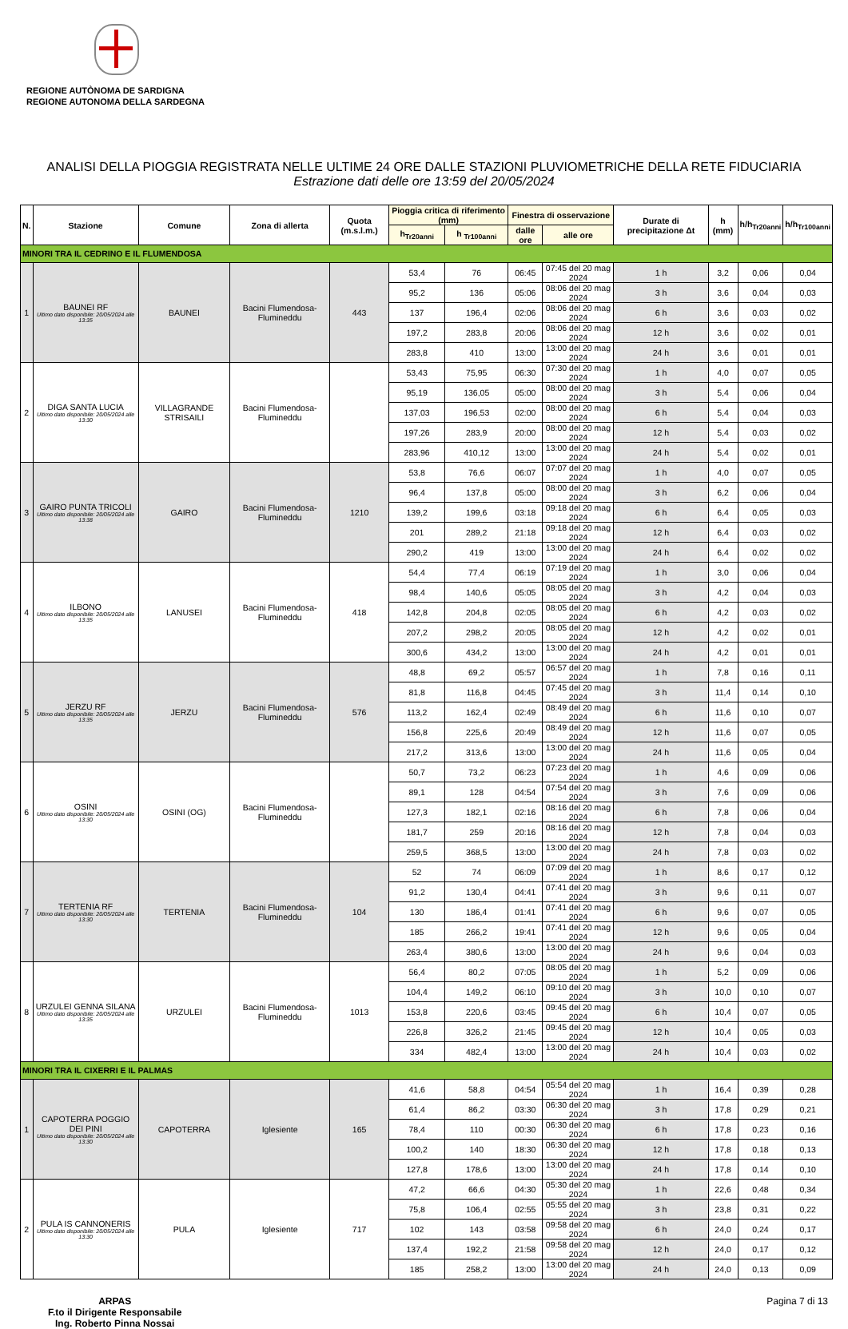REGIONE AUTÒNOMA DE SARDIGNA
REGIONE AUTONOMA DELLA SARDEGNA
ANALISI DELLA PIOGGIA REGISTRATA NELLE ULTIME 24 ORE DALLE STAZIONI PLUVIOMETRICHE DELLA RETE FIDUCIARIA
Estrazione dati delle ore 13:59 del 20/05/2024
| N. | Stazione | Comune | Zona di allerta | Quota (m.s.l.m.) | Pioggia critica di riferimento (mm) | | Finestra di osservazione | | Durate di precipitazione Δt | h (mm) | h/h<sub>Tr20anni</sub> | h/h<sub>Tr100anni</sub> |
| --- | --- | --- | --- | --- | --- | --- | --- | --- | --- | --- | --- | --- |
| | | | | | h<sub>Tr20anni</sub> | h <sub>Tr100anni</sub> | dalle ore | alle ore | | | | |
| MINORI TRA IL CEDRINO E IL FLUMENDOSA | | | | | | | | | | | | |
| 1 | BAUNEI RF Ultimo dato disponibile: 20/05/2024 alle 13:35 | BAUNEI | Bacini Flumendosa-Flumineddu | 443 | 53,4 | 76 | 06:45 | 07:45 del 20 mag 2024 | 1 h | 3,2 | 0,06 | 0,04 |
| | | | | | 95,2 | 136 | 05:06 | 08:06 del 20 mag 2024 | 3 h | 3,6 | 0,04 | 0,03 |
| | | | | | 137 | 196,4 | 02:06 | 08:06 del 20 mag 2024 | 6 h | 3,6 | 0,03 | 0,02 |
| | | | | | 197,2 | 283,8 | 20:06 | 08:06 del 20 mag 2024 | 12 h | 3,6 | 0,02 | 0,01 |
| | | | | | 283,8 | 410 | 13:00 | 13:00 del 20 mag 2024 | 24 h | 3,6 | 0,01 | 0,01 |
| 2 | DIGA SANTA LUCIA Ultimo dato disponibile: 20/05/2024 alle 13:30 | VILLAGRANDE STRISAILI | Bacini Flumendosa-Flumineddu | | 53,43 | 75,95 | 06:30 | 07:30 del 20 mag 2024 | 1 h | 4,0 | 0,07 | 0,05 |
| | | | | | 95,19 | 136,05 | 05:00 | 08:00 del 20 mag 2024 | 3 h | 5,4 | 0,06 | 0,04 |
| | | | | | 137,03 | 196,53 | 02:00 | 08:00 del 20 mag 2024 | 6 h | 5,4 | 0,04 | 0,03 |
| | | | | | 197,26 | 283,9 | 20:00 | 08:00 del 20 mag 2024 | 12 h | 5,4 | 0,03 | 0,02 |
| | | | | | 283,96 | 410,12 | 13:00 | 13:00 del 20 mag 2024 | 24 h | 5,4 | 0,02 | 0,01 |
| 3 | GAIRO PUNTA TRICOLI Ultimo dato disponibile: 20/05/2024 alle 13:38 | GAIRO | Bacini Flumendosa-Flumineddu | 1210 | 53,8 | 76,6 | 06:07 | 07:07 del 20 mag 2024 | 1 h | 4,0 | 0,07 | 0,05 |
| | | | | | 96,4 | 137,8 | 05:00 | 08:00 del 20 mag 2024 | 3 h | 6,2 | 0,06 | 0,04 |
| | | | | | 139,2 | 199,6 | 03:18 | 09:18 del 20 mag 2024 | 6 h | 6,4 | 0,05 | 0,03 |
| | | | | | 201 | 289,2 | 21:18 | 09:18 del 20 mag 2024 | 12 h | 6,4 | 0,03 | 0,02 |
| | | | | | 290,2 | 419 | 13:00 | 13:00 del 20 mag 2024 | 24 h | 6,4 | 0,02 | 0,02 |
| 4 | ILBONO Ultimo dato disponibile: 20/05/2024 alle 13:35 | LANUSEI | Bacini Flumendosa-Flumineddu | 418 | 54,4 | 77,4 | 06:19 | 07:19 del 20 mag 2024 | 1 h | 3,0 | 0,06 | 0,04 |
| | | | | | 98,4 | 140,6 | 05:05 | 08:05 del 20 mag 2024 | 3 h | 4,2 | 0,04 | 0,03 |
| | | | | | 142,8 | 204,8 | 02:05 | 08:05 del 20 mag 2024 | 6 h | 4,2 | 0,03 | 0,02 |
| | | | | | 207,2 | 298,2 | 20:05 | 08:05 del 20 mag 2024 | 12 h | 4,2 | 0,02 | 0,01 |
| | | | | | 300,6 | 434,2 | 13:00 | 13:00 del 20 mag 2024 | 24 h | 4,2 | 0,01 | 0,01 |
| 5 | JERZU RF Ultimo dato disponibile: 20/05/2024 alle 13:35 | JERZU | Bacini Flumendosa-Flumineddu | 576 | 48,8 | 69,2 | 05:57 | 06:57 del 20 mag 2024 | 1 h | 7,8 | 0,16 | 0,11 |
| | | | | | 81,8 | 116,8 | 04:45 | 07:45 del 20 mag 2024 | 3 h | 11,4 | 0,14 | 0,10 |
| | | | | | 113,2 | 162,4 | 02:49 | 08:49 del 20 mag 2024 | 6 h | 11,6 | 0,10 | 0,07 |
| | | | | | 156,8 | 225,6 | 20:49 | 08:49 del 20 mag 2024 | 12 h | 11,6 | 0,07 | 0,05 |
| | | | | | 217,2 | 313,6 | 13:00 | 13:00 del 20 mag 2024 | 24 h | 11,6 | 0,05 | 0,04 |
| 6 | OSINI Ultimo dato disponibile: 20/05/2024 alle 13:30 | OSINI (OG) | Bacini Flumendosa-Flumineddu | | 50,7 | 73,2 | 06:23 | 07:23 del 20 mag 2024 | 1 h | 4,6 | 0,09 | 0,06 |
| | | | | | 89,1 | 128 | 04:54 | 07:54 del 20 mag 2024 | 3 h | 7,6 | 0,09 | 0,06 |
| | | | | | 127,3 | 182,1 | 02:16 | 08:16 del 20 mag 2024 | 6 h | 7,8 | 0,06 | 0,04 |
| | | | | | 181,7 | 259 | 20:16 | 08:16 del 20 mag 2024 | 12 h | 7,8 | 0,04 | 0,03 |
| | | | | | 259,5 | 368,5 | 13:00 | 13:00 del 20 mag 2024 | 24 h | 7,8 | 0,03 | 0,02 |
| 7 | TERTENIA RF Ultimo dato disponibile: 20/05/2024 alle 13:30 | TERTENIA | Bacini Flumendosa-Flumineddu | 104 | 52 | 74 | 06:09 | 07:09 del 20 mag 2024 | 1 h | 8,6 | 0,17 | 0,12 |
| | | | | | 91,2 | 130,4 | 04:41 | 07:41 del 20 mag 2024 | 3 h | 9,6 | 0,11 | 0,07 |
| | | | | | 130 | 186,4 | 01:41 | 07:41 del 20 mag 2024 | 6 h | 9,6 | 0,07 | 0,05 |
| | | | | | 185 | 266,2 | 19:41 | 07:41 del 20 mag 2024 | 12 h | 9,6 | 0,05 | 0,04 |
| | | | | | 263,4 | 380,6 | 13:00 | 13:00 del 20 mag 2024 | 24 h | 9,6 | 0,04 | 0,03 |
| 8 | URZULEI GENNA SILANA Ultimo dato disponibile: 20/05/2024 alle 13:35 | URZULEI | Bacini Flumendosa-Flumineddu | 1013 | 56,4 | 80,2 | 07:05 | 08:05 del 20 mag 2024 | 1 h | 5,2 | 0,09 | 0,06 |
| | | | | | 104,4 | 149,2 | 06:10 | 09:10 del 20 mag 2024 | 3 h | 10,0 | 0,10 | 0,07 |
| | | | | | 153,8 | 220,6 | 03:45 | 09:45 del 20 mag 2024 | 6 h | 10,4 | 0,07 | 0,05 |
| | | | | | 226,8 | 326,2 | 21:45 | 09:45 del 20 mag 2024 | 12 h | 10,4 | 0,05 | 0,03 |
| | | | | | 334 | 482,4 | 13:00 | 13:00 del 20 mag 2024 | 24 h | 10,4 | 0,03 | 0,02 |
| MINORI TRA IL CIXERRI E IL PALMAS | | | | | | | | | | | | |
| 1 | CAPOTERRA POGGIO DEI PINI Ultimo dato disponibile: 20/05/2024 alle 13:30 | CAPOTERRA | Iglesiente | 165 | 41,6 | 58,8 | 04:54 | 05:54 del 20 mag 2024 | 1 h | 16,4 | 0,39 | 0,28 |
| | | | | | 61,4 | 86,2 | 03:30 | 06:30 del 20 mag 2024 | 3 h | 17,8 | 0,29 | 0,21 |
| | | | | | 78,4 | 110 | 00:30 | 06:30 del 20 mag 2024 | 6 h | 17,8 | 0,23 | 0,16 |
| | | | | | 100,2 | 140 | 18:30 | 06:30 del 20 mag 2024 | 12 h | 17,8 | 0,18 | 0,13 |
| | | | | | 127,8 | 178,6 | 13:00 | 13:00 del 20 mag 2024 | 24 h | 17,8 | 0,14 | 0,10 |
| 2 | PULA IS CANNONERIS Ultimo dato disponibile: 20/05/2024 alle 13:30 | PULA | Iglesiente | 717 | 47,2 | 66,6 | 04:30 | 05:30 del 20 mag 2024 | 1 h | 22,6 | 0,48 | 0,34 |
| | | | | | 75,8 | 106,4 | 02:55 | 05:55 del 20 mag 2024 | 3 h | 23,8 | 0,31 | 0,22 |
| | | | | | 102 | 143 | 03:58 | 09:58 del 20 mag 2024 | 6 h | 24,0 | 0,24 | 0,17 |
| | | | | | 137,4 | 192,2 | 21:58 | 09:58 del 20 mag 2024 | 12 h | 24,0 | 0,17 | 0,12 |
| | | | | | 185 | 258,2 | 13:00 | 13:00 del 20 mag 2024 | 24 h | 24,0 | 0,13 | 0,09 |
ARPAS
F.to il Dirigente Responsabile
Ing. Roberto Pinna Nossai
Pagina 7 di 13